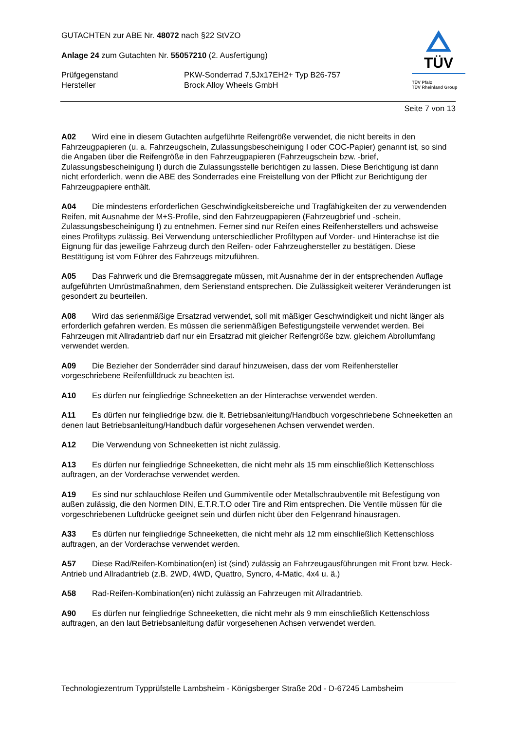GUTACHTEN zur ABE Nr. 48072 nach §22 StVZO
Anlage 24 zum Gutachten Nr. 55057210 (2. Ausfertigung)
Prüfgegenstand PKW-Sonderrad 7,5Jx17EH2+ Typ B26-757
Hersteller Brock Alloy Wheels GmbH
TÜV
TÜV Pfalz
TÜV Rheinland Group
Seite 7 von 13
A02 Wird eine in diesem Gutachten aufgeführte Reifengröße verwendet, die nicht bereits in den Fahrzeugpapieren (u. a. Fahrzeugschein, Zulassungsbescheinigung I oder COC-Papier) genannt ist, so sind die Angaben über die Reifengröße in den Fahrzeugpapieren (Fahrzeugschein bzw. -brief, Zulassungsbescheinigung I) durch die Zulassungsstelle berichtigen zu lassen. Diese Berichtigung ist dann nicht erforderlich, wenn die ABE des Sonderrades eine Freistellung von der Pflicht zur Berichtigung der Fahrzeugpapiere enthält.
A04 Die mindestens erforderlichen Geschwindigkeitsbereiche und Tragfähigkeiten der zu verwendenden Reifen, mit Ausnahme der M+S-Profile, sind den Fahrzeugpapieren (Fahrzeugbrief und -schein, Zulassungsbescheinigung I) zu entnehmen. Ferner sind nur Reifen eines Reifenherstellers und achsweise eines Profiltyps zulässig. Bei Verwendung unterschiedlicher Profiltypen auf Vorder- und Hinterachse ist die Eignung für das jeweilige Fahrzeug durch den Reifen- oder Fahrzeughersteller zu bestätigen. Diese Bestätigung ist vom Führer des Fahrzeugs mitzuführen.
A05 Das Fahrwerk und die Bremsaggregate müssen, mit Ausnahme der in der entsprechenden Auflage aufgeführten Umrüstmaßnahmen, dem Serienstand entsprechen. Die Zulässigkeit weiterer Veränderungen ist gesondert zu beurteilen.
A08 Wird das serienmäßige Ersatzrad verwendet, soll mit mäßiger Geschwindigkeit und nicht länger als erforderlich gefahren werden. Es müssen die serienmäßigen Befestigungsteile verwendet werden. Bei Fahrzeugen mit Allradantrieb darf nur ein Ersatzrad mit gleicher Reifengröße bzw. gleichem Abrollumfang verwendet werden.
A09 Die Bezieher der Sonderräder sind darauf hinzuweisen, dass der vom Reifenhersteller vorgeschriebene Reifenfülldruck zu beachten ist.
A10 Es dürfen nur feingliedrige Schneeketten an der Hinterachse verwendet werden.
A11 Es dürfen nur feingliedrige bzw. die lt. Betriebsanleitung/Handbuch vorgeschriebene Schneeketten an denen laut Betriebsanleitung/Handbuch dafür vorgesehenen Achsen verwendet werden.
A12 Die Verwendung von Schneeketten ist nicht zulässig.
A13 Es dürfen nur feingliedrige Schneeketten, die nicht mehr als 15 mm einschließlich Kettenschloss auftragen, an der Vorderachse verwendet werden.
A19 Es sind nur schlauchlose Reifen und Gummiventile oder Metallschraubventile mit Befestigung von außen zulässig, die den Normen DIN, E.T.R.T.O oder Tire and Rim entsprechen. Die Ventile müssen für die vorgeschriebenen Luftdrücke geeignet sein und dürfen nicht über den Felgenrand hinausragen.
A33 Es dürfen nur feingliedrige Schneeketten, die nicht mehr als 12 mm einschließlich Kettenschloss auftragen, an der Vorderachse verwendet werden.
A57 Diese Rad/Reifen-Kombination(en) ist (sind) zulässig an Fahrzeugausführungen mit Front bzw. Heck-Antrieb und Allradantrieb (z.B. 2WD, 4WD, Quattro, Syncro, 4-Matic, 4x4 u. ä.)
A58 Rad-Reifen-Kombination(en) nicht zulässig an Fahrzeugen mit Allradantrieb.
A90 Es dürfen nur feingliedrige Schneeketten, die nicht mehr als 9 mm einschließlich Kettenschloss auftragen, an den laut Betriebsanleitung dafür vorgesehenen Achsen verwendet werden.
Technologiezentrum Typprüfstelle Lambsheim - Königsberger Straße 20d - D-67245 Lambsheim